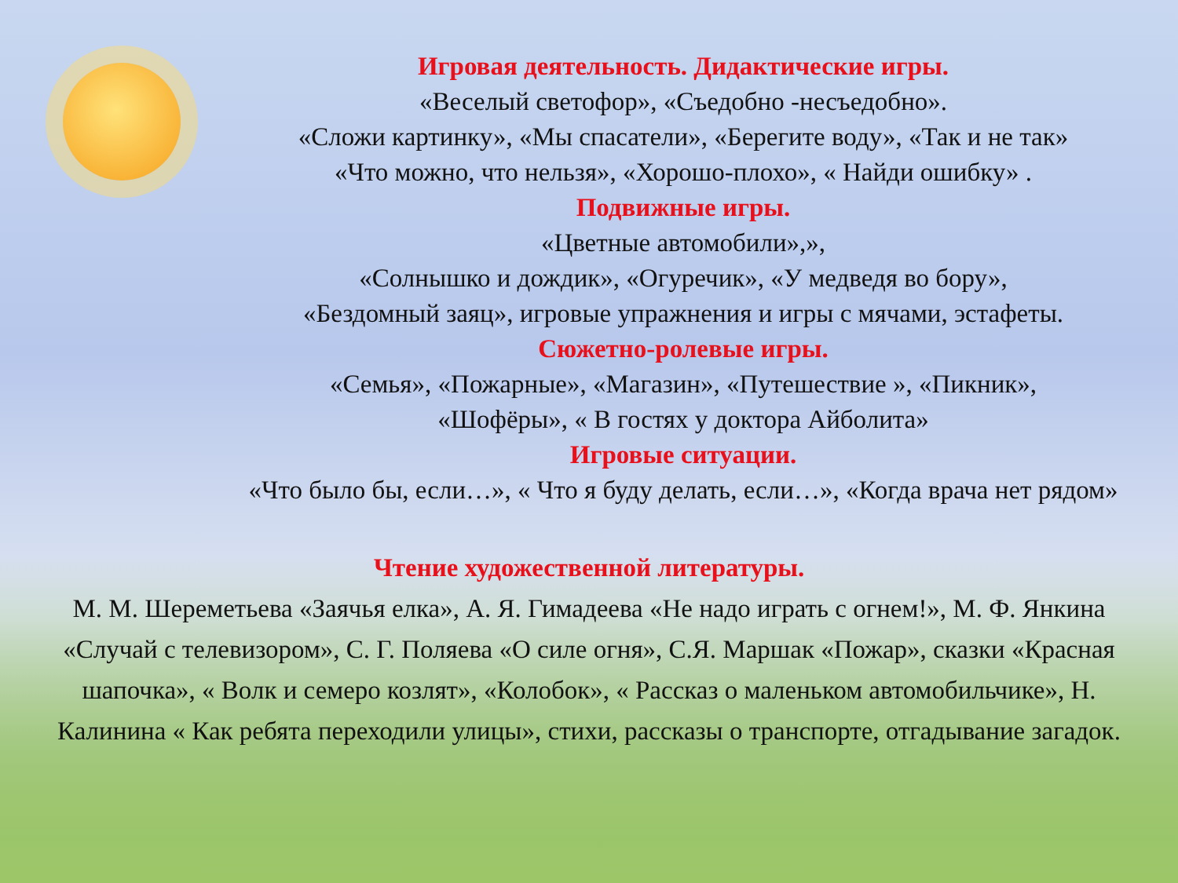Игровая деятельность. Дидактические игры.
«Веселый светофор», «Съедобно -несъедобно».
«Сложи картинку», «Мы спасатели», «Берегите воду», «Так и не так»
«Что можно, что нельзя», «Хорошо-плохо», « Найди ошибку» .
Подвижные игры.
«Цветные автомобили»,»,
«Солнышко и дождик», «Огуречик», «У медведя во бору»,
«Бездомный заяц», игровые упражнения и игры с мячами, эстафеты.
Сюжетно-ролевые игры.
«Семья», «Пожарные», «Магазин», «Путешествие », «Пикник»,
«Шофёры», « В гостях у доктора Айболита»
Игровые ситуации.
«Что было бы, если…», « Что я буду делать, если…», «Когда врача нет рядом»
Чтение художественной литературы.
М. М. Шереметьева «Заячья елка», А. Я. Гимадеева «Не надо играть с огнем!», М. Ф. Янкина «Случай с телевизором», С. Г. Поляева «О силе огня», С.Я. Маршак «Пожар», сказки «Красная шапочка», « Волк и семеро козлят», «Колобок», « Рассказ о маленьком автомобильчике», Н. Калинина « Как ребята переходили улицы», стихи, рассказы о транспорте, отгадывание загадок.